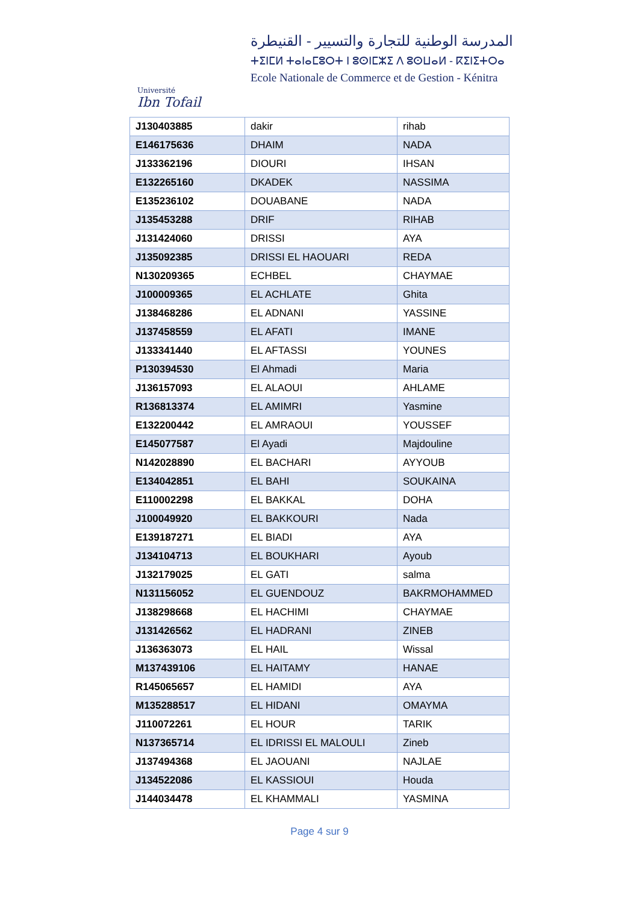Université
Ibn Tofail
المدرسة الوطنية للتجارة والتسيير - القنيطرة
ⵜⵉⵏⵎⵍ ⵜⴰⵏⴰⵎⵓⵔⵜ ⵏ ⵓⵙⵏⵎⵣⵉ ⴷ ⵓⵙⵡⴰⵍ - ⴽⵉⵏⵉⵜⵔⴰ
Ecole Nationale de Commerce et de Gestion - Kénitra
| J130403885 | dakir | rihab |
| E146175636 | DHAIM | NADA |
| J133362196 | DIOURI | IHSAN |
| E132265160 | DKADEK | NASSIMA |
| E135236102 | DOUABANE | NADA |
| J135453288 | DRIF | RIHAB |
| J131424060 | DRISSI | AYA |
| J135092385 | DRISSI EL HAOUARI | REDA |
| N130209365 | ECHBEL | CHAYMAE |
| J100009365 | EL ACHLATE | Ghita |
| J138468286 | EL ADNANI | YASSINE |
| J137458559 | EL AFATI | IMANE |
| J133341440 | EL AFTASSI | YOUNES |
| P130394530 | El Ahmadi | Maria |
| J136157093 | EL ALAOUI | AHLAME |
| R136813374 | EL AMIMRI | Yasmine |
| E132200442 | EL AMRAOUI | YOUSSEF |
| E145077587 | El Ayadi | Majdouline |
| N142028890 | EL BACHARI | AYYOUB |
| E134042851 | EL BAHI | SOUKAINA |
| E110002298 | EL BAKKAL | DOHA |
| J100049920 | EL BAKKOURI | Nada |
| E139187271 | EL BIADI | AYA |
| J134104713 | EL BOUKHARI | Ayoub |
| J132179025 | EL GATI | salma |
| N131156052 | EL GUENDOUZ | BAKRMOHAMMED |
| J138298668 | EL HACHIMI | CHAYMAE |
| J131426562 | EL HADRANI | ZINEB |
| J136363073 | EL HAIL | Wissal |
| M137439106 | EL HAITAMY | HANAE |
| R145065657 | EL HAMIDI | AYA |
| M135288517 | EL HIDANI | OMAYMA |
| J110072261 | EL HOUR | TARIK |
| N137365714 | EL IDRISSI EL MALOULI | Zineb |
| J137494368 | EL JAOUANI | NAJLAE |
| J134522086 | EL KASSIOUI | Houda |
| J144034478 | EL KHAMMALI | YASMINA |
Page 4 sur 9